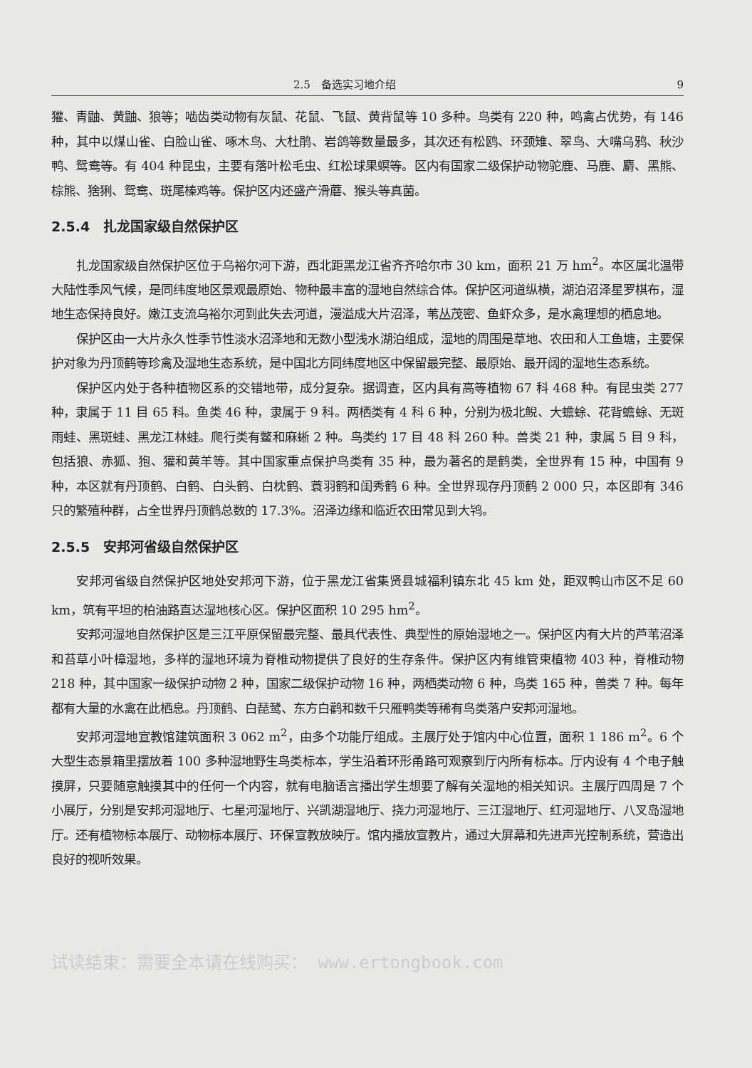2.5　备选实习地介绍 9
獾、青鼬、黄鼬、狼等；啮齿类动物有灰鼠、花鼠、飞鼠、黄背鼠等 10 多种。鸟类有 220 种，鸣禽占优势，有 146 种，其中以煤山雀、白脸山雀、啄木鸟、大杜鹃、岩鸽等数量最多，其次还有松鸥、环颈雉、翠鸟、大嘴乌鸦、秋沙鸭、鸳鸯等。有 404 种昆虫，主要有落叶松毛虫、红松球果螟等。区内有国家二级保护动物驼鹿、马鹿、麝、黑熊、棕熊、猞猁、鸳鸯、斑尾榛鸡等。保护区内还盛产滑蘑、猴头等真菌。
2.5.4　扎龙国家级自然保护区
扎龙国家级自然保护区位于乌裕尔河下游，西北距黑龙江省齐齐哈尔市 30 km，面积 21 万 hm<sup>2</sup>。本区属北温带大陆性季风气候，是同纬度地区景观最原始、物种最丰富的湿地自然综合体。保护区河道纵横，湖泊沼泽星罗棋布，湿地生态保持良好。嫩江支流乌裕尔河到此失去河道，漫溢成大片沼泽，苇丛茂密、鱼虾众多，是水禽理想的栖息地。
保护区由一大片永久性季节性淡水沼泽地和无数小型浅水湖泊组成，湿地的周围是草地、农田和人工鱼塘，主要保护对象为丹顶鹤等珍禽及湿地生态系统，是中国北方同纬度地区中保留最完整、最原始、最开阔的湿地生态系统。
保护区内处于各种植物区系的交错地带，成分复杂。据调查，区内具有高等植物 67 科 468 种。有昆虫类 277 种，隶属于 11 目 65 科。鱼类 46 种，隶属于 9 科。两栖类有 4 科 6 种，分别为极北鲵、大蟾蜍、花背蟾蜍、无斑雨蛙、黑斑蛙、黑龙江林蛙。爬行类有鳖和麻蜥 2 种。鸟类约 17 目 48 科 260 种。兽类 21 种，隶属 5 目 9 科，包括狼、赤狐、狍、獾和黄羊等。其中国家重点保护鸟类有 35 种，最为著名的是鹤类，全世界有 15 种，中国有 9 种，本区就有丹顶鹤、白鹤、白头鹤、白枕鹤、蓑羽鹤和闺秀鹤 6 种。全世界现存丹顶鹤 2 000 只，本区即有 346 只的繁殖种群，占全世界丹顶鹤总数的 17.3%。沼泽边缘和临近农田常见到大鸨。
2.5.5　安邦河省级自然保护区
安邦河省级自然保护区地处安邦河下游，位于黑龙江省集贤县城福利镇东北 45 km 处，距双鸭山市区不足 60 km，筑有平坦的柏油路直达湿地核心区。保护区面积 10 295 hm<sup>2</sup>。
安邦河湿地自然保护区是三江平原保留最完整、最具代表性、典型性的原始湿地之一。保护区内有大片的芦苇沼泽和苔草小叶樟湿地，多样的湿地环境为脊椎动物提供了良好的生存条件。保护区内有维管束植物 403 种，脊椎动物 218 种，其中国家一级保护动物 2 种，国家二级保护动物 16 种，两栖类动物 6 种，鸟类 165 种，兽类 7 种。每年都有大量的水禽在此栖息。丹顶鹤、白琵鹭、东方白鹳和数千只雁鸭类等稀有鸟类落户安邦河湿地。
安邦河湿地宣教馆建筑面积 3 062 m<sup>2</sup>，由多个功能厅组成。主展厅处于馆内中心位置，面积 1 186 m<sup>2</sup>。6 个大型生态景箱里摆放着 100 多种湿地野生鸟类标本，学生沿着环形甬路可观察到厅内所有标本。厅内设有 4 个电子触摸屏，只要随意触摸其中的任何一个内容，就有电脑语言播出学生想要了解有关湿地的相关知识。主展厅四周是 7 个小展厅，分别是安邦河湿地厅、七星河湿地厅、兴凯湖湿地厅、挠力河湿地厅、三江湿地厅、红河湿地厅、八叉岛湿地厅。还有植物标本展厅、动物标本展厅、环保宣教放映厅。馆内播放宣教片，通过大屏幕和先进声光控制系统，营造出良好的视听效果。
试读结束：需要全本请在线购买： www.ertongbook.com